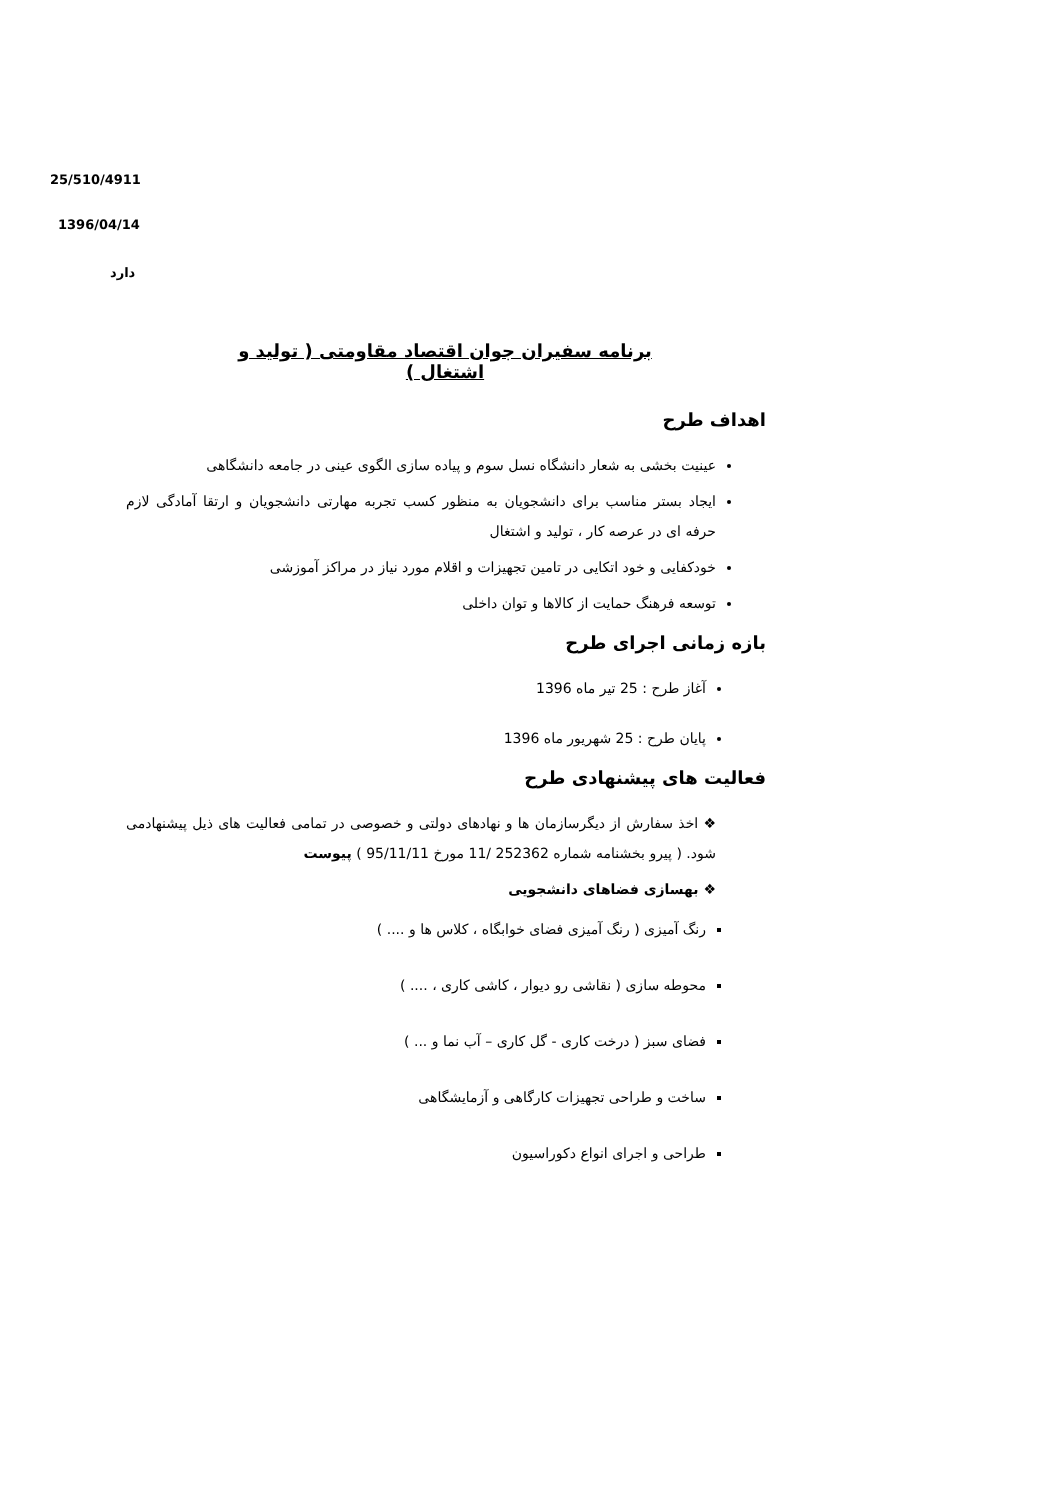25/510/4911
1396/04/14
دارد
برنامه سفیران جوان اقتصاد مقاومتی ( تولید و اشتغال )
اهداف طرح
عینیت بخشی به شعار دانشگاه نسل سوم و پیاده سازی الگوی عینی در جامعه دانشگاهی
ایجاد بستر مناسب برای دانشجویان به منظور کسب تجربه مهارتی دانشجویان و ارتقا آمادگی لازم حرفه ای در عرصه کار ، تولید و اشتغال
خودکفایی و خود اتکایی در تامین تجهیزات و اقلام مورد نیاز در مراکز آموزشی
توسعه فرهنگ حمایت از کالاها و توان داخلی
بازه زمانی اجرای طرح
آغاز طرح : 25 تیر ماه 1396
پایان طرح : 25 شهریور ماه 1396
فعالیت های پیشنهادی طرح
❖ اخذ سفارش از دیگرسازمان ها و نهادهای دولتی و خصوصی در تمامی فعالیت های ذیل پیشنهادمی شود. ( پیرو بخشنامه شماره 252362 /11 مورخ 95/11/11 ) پیوست
❖ بهسازی فضاهای دانشجویی
رنگ آمیزی ( رنگ آمیزی فضای خوابگاه ، کلاس ها و .... )
محوطه سازی ( نقاشی رو دیوار ، کاشی کاری ، .... )
فضای سبز ( درخت کاری - گل کاری – آب نما و ... )
ساخت و طراحی تجهیزات کارگاهی و آزمایشگاهی
طراحی و اجرای انواع دکوراسیون